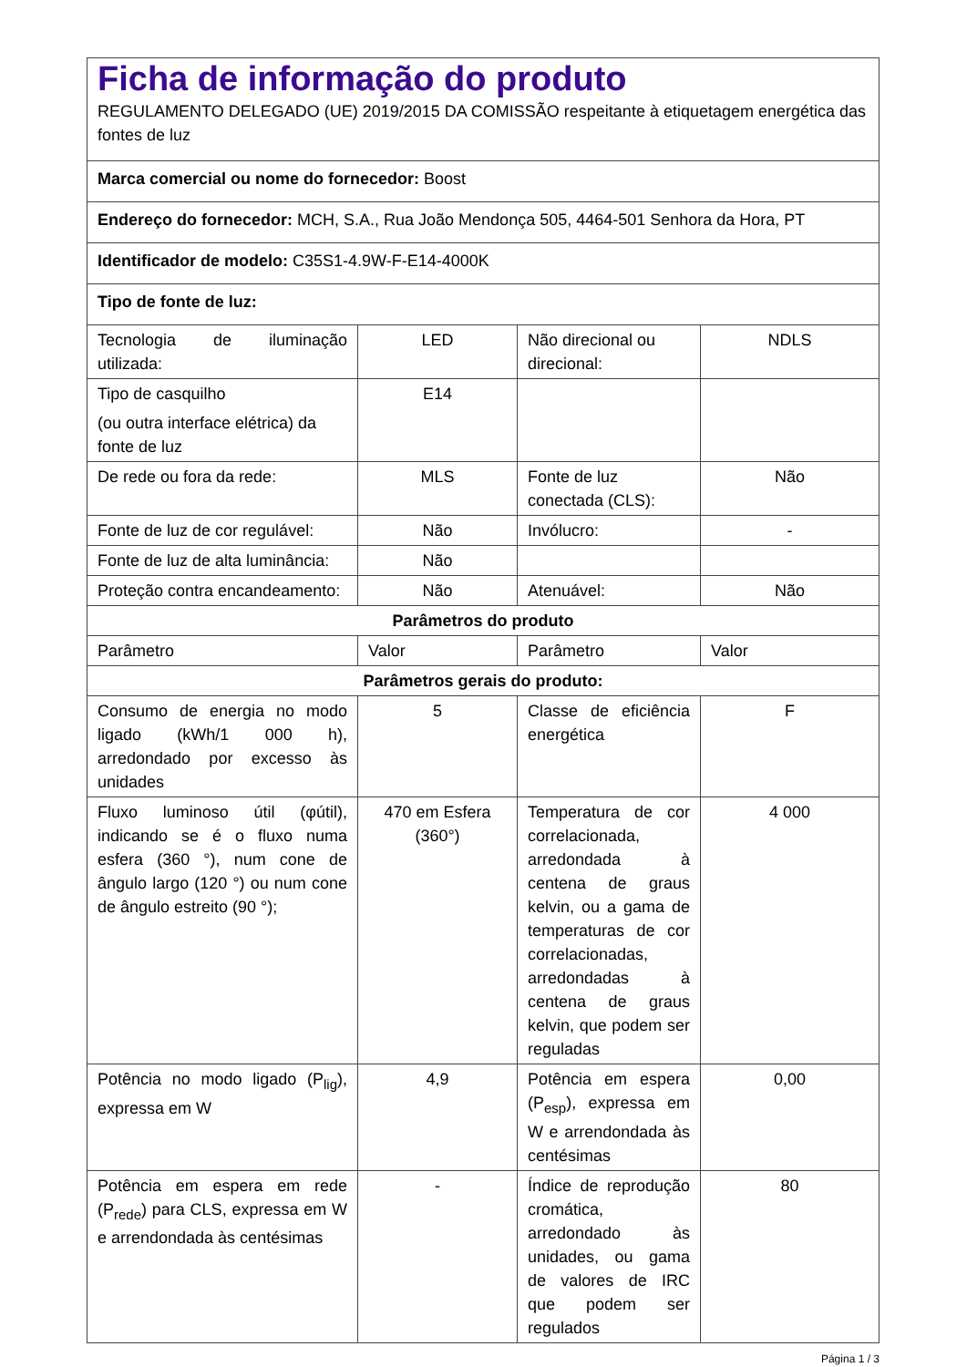| Ficha de informação do produto REGULAMENTO DELEGADO (UE) 2019/2015 DA COMISSÃO respeitante à etiquetagem energética das fontes de luz | | | |
| Marca comercial ou nome do fornecedor: Boost | | | |
| Endereço do fornecedor: MCH, S.A., Rua João Mendonça 505, 4464-501 Senhora da Hora, PT | | | |
| Identificador de modelo: C35S1-4.9W-F-E14-4000K | | | |
| Tipo de fonte de luz: | | | |
| Tecnologia de iluminação utilizada: | LED | Não direcional ou direcional: | NDLS |
| Tipo de casquilho (ou outra interface elétrica) da fonte de luz | E14 | | |
| De rede ou fora da rede: | MLS | Fonte de luz conectada (CLS): | Não |
| Fonte de luz de cor regulável: | Não | Invólucro: | - |
| Fonte de luz de alta luminância: | Não | | |
| Proteção contra encandeamento: | Não | Atenuável: | Não |
| Parâmetros do produto | | | |
| Parâmetro | Valor | Parâmetro | Valor |
| Parâmetros gerais do produto: | | | |
| Consumo de energia no modo ligado (kWh/1 000 h), arredondado por excesso às unidades | 5 | Classe de eficiência energética | F |
| Fluxo luminoso útil (φútil), indicando se é o fluxo numa esfera (360 °), num cone de ângulo largo (120 °) ou num cone de ângulo estreito (90 °); | 470 em Esfera (360°) | Temperatura de cor correlacionada, arredondada à centena de graus kelvin, ou a gama de temperaturas de cor correlacionadas, arredondadas à centena de graus kelvin, que podem ser reguladas | 4 000 |
| Potência no modo ligado (P<sub>lig</sub>), expressa em W | 4,9 | Potência em espera (P<sub>esp</sub>), expressa em W e arrendondada às centésimas | 0,00 |
| Potência em espera em rede (P<sub>rede</sub>) para CLS, expressa em W e arrendondada às centésimas | - | Índice de reprodução cromática, arredondado às unidades, ou gama de valores de IRC que podem ser regulados | 80 |
Página 1 / 3